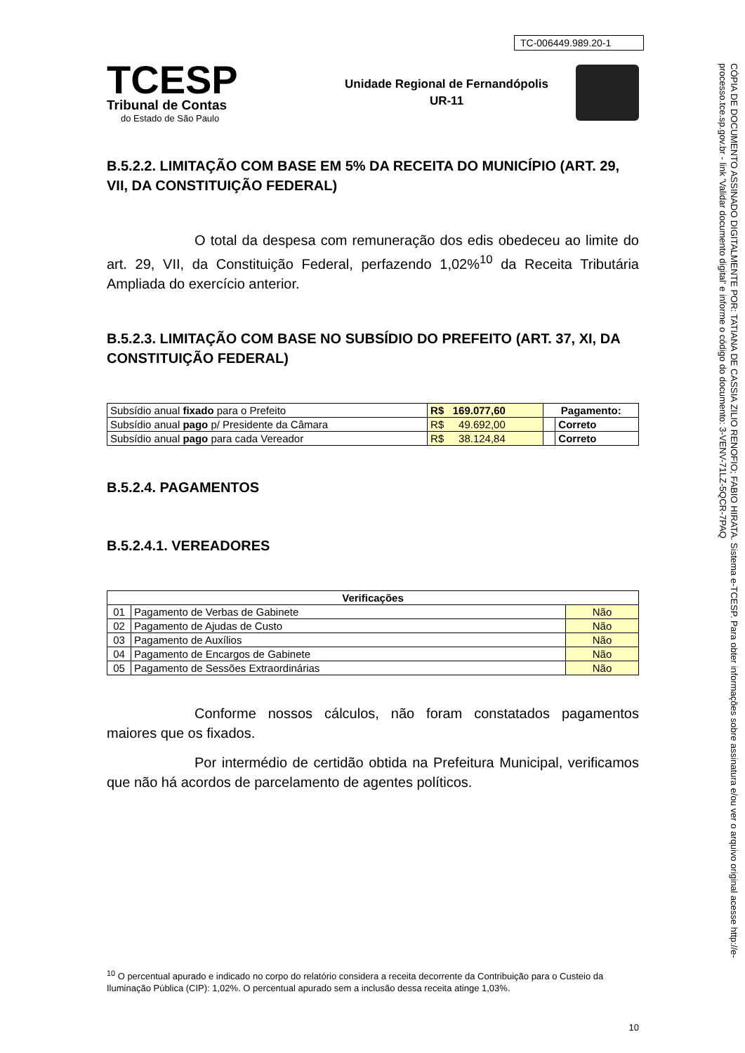TC-006449.989.20-1
TCESP
Tribunal de Contas
do Estado de São Paulo
Unidade Regional de Fernandópolis
UR-11
B.5.2.2. LIMITAÇÃO COM BASE EM 5% DA RECEITA DO MUNICÍPIO (ART. 29, VII, DA CONSTITUIÇÃO FEDERAL)
O total da despesa com remuneração dos edis obedeceu ao limite do art. 29, VII, da Constituição Federal, perfazendo 1,02%<sup>10</sup> da Receita Tributária Ampliada do exercício anterior.
B.5.2.3. LIMITAÇÃO COM BASE NO SUBSÍDIO DO PREFEITO (ART. 37, XI, DA CONSTITUIÇÃO FEDERAL)
| Subsídio anual fixado para o Prefeito | R$ 169.077,60 | Pagamento: | |
| Subsídio anual pago p/ Presidente da Câmara | R$ 49.692,00 | | Correto |
| Subsídio anual pago para cada Vereador | R$ 38.124,84 | | Correto |
B.5.2.4. PAGAMENTOS
B.5.2.4.1. VEREADORES
| Verificações | | |
| --- | --- | --- |
| 01 | Pagamento de Verbas de Gabinete | Não |
| 02 | Pagamento de Ajudas de Custo | Não |
| 03 | Pagamento de Auxílios | Não |
| 04 | Pagamento de Encargos de Gabinete | Não |
| 05 | Pagamento de Sessões Extraordinárias | Não |
Conforme nossos cálculos, não foram constatados pagamentos maiores que os fixados.
Por intermédio de certidão obtida na Prefeitura Municipal, verificamos que não há acordos de parcelamento de agentes políticos.
<sup>10</sup> O percentual apurado e indicado no corpo do relatório considera a receita decorrente da Contribuição para o Custeio da Iluminação Pública (CIP): 1,02%. O percentual apurado sem a inclusão dessa receita atinge 1,03%.
10
CÓPIA DE DOCUMENTO ASSINADO DIGITALMENTE POR: TATIANA DE CASSIA ZILIO RENOFIO; FABIO HIRATA. Sistema e-TCESP. Para obter informações sobre assinatura e/ou ver o arquivo original acesse http://e-processo.tce.sp.gov.br - link 'Validar documento digital' e informe o código do documento: 3-VENV-71LZ-5QCR-7PAQ